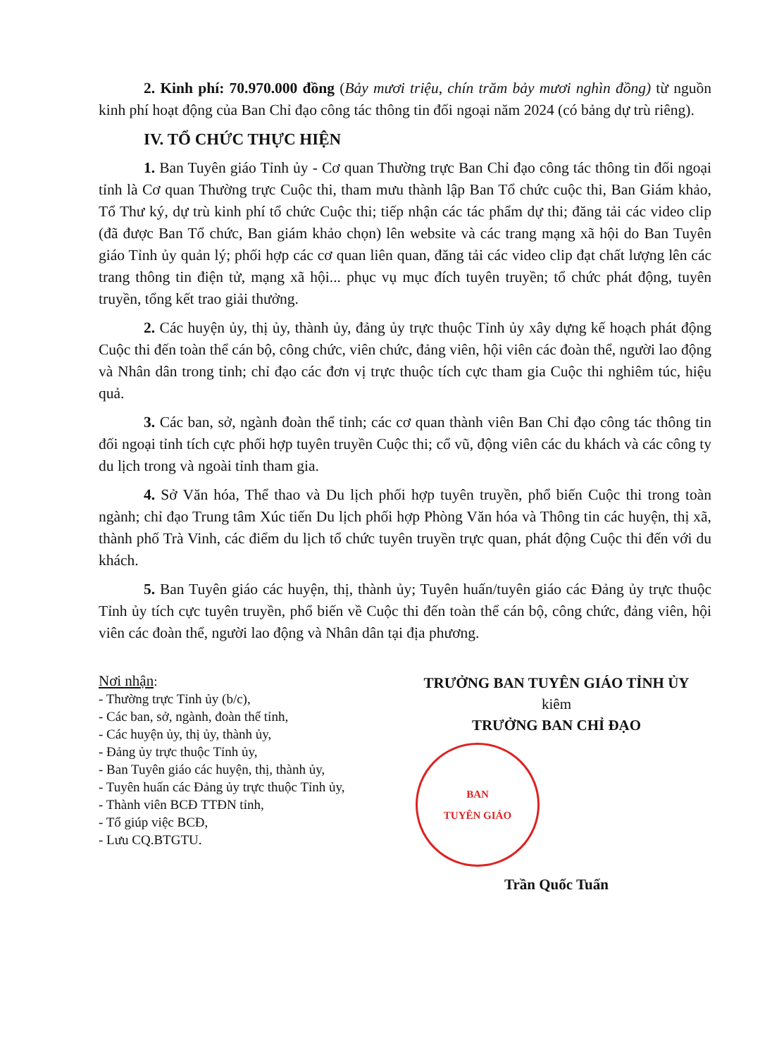2. Kinh phí: 70.970.000 đồng (Bảy mươi triệu, chín trăm bảy mươi nghìn đồng) từ nguồn kinh phí hoạt động của Ban Chỉ đạo công tác thông tin đối ngoại năm 2024 (có bảng dự trù riêng).
IV. TỔ CHỨC THỰC HIỆN
1. Ban Tuyên giáo Tỉnh ủy - Cơ quan Thường trực Ban Chỉ đạo công tác thông tin đối ngoại tỉnh là Cơ quan Thường trực Cuộc thi, tham mưu thành lập Ban Tổ chức cuộc thi, Ban Giám khảo, Tổ Thư ký, dự trù kinh phí tổ chức Cuộc thi; tiếp nhận các tác phẩm dự thi; đăng tải các video clip (đã được Ban Tổ chức, Ban giám khảo chọn) lên website và các trang mạng xã hội do Ban Tuyên giáo Tỉnh ủy quản lý; phối hợp các cơ quan liên quan, đăng tải các video clip đạt chất lượng lên các trang thông tin điện tử, mạng xã hội... phục vụ mục đích tuyên truyền; tổ chức phát động, tuyên truyền, tổng kết trao giải thưởng.
2. Các huyện ủy, thị ủy, thành ủy, đảng ủy trực thuộc Tỉnh ủy xây dựng kế hoạch phát động Cuộc thi đến toàn thể cán bộ, công chức, viên chức, đảng viên, hội viên các đoàn thể, người lao động và Nhân dân trong tỉnh; chỉ đạo các đơn vị trực thuộc tích cực tham gia Cuộc thi nghiêm túc, hiệu quả.
3. Các ban, sở, ngành đoàn thể tỉnh; các cơ quan thành viên Ban Chỉ đạo công tác thông tin đối ngoại tỉnh tích cực phối hợp tuyên truyền Cuộc thi; cổ vũ, động viên các du khách và các công ty du lịch trong và ngoài tỉnh tham gia.
4. Sở Văn hóa, Thể thao và Du lịch phối hợp tuyên truyền, phổ biến Cuộc thi trong toàn ngành; chỉ đạo Trung tâm Xúc tiến Du lịch phối hợp Phòng Văn hóa và Thông tin các huyện, thị xã, thành phố Trà Vinh, các điểm du lịch tổ chức tuyên truyền trực quan, phát động Cuộc thi đến với du khách.
5. Ban Tuyên giáo các huyện, thị, thành ủy; Tuyên huấn/tuyên giáo các Đảng ủy trực thuộc Tỉnh ủy tích cực tuyên truyền, phổ biến về Cuộc thi đến toàn thể cán bộ, công chức, đảng viên, hội viên các đoàn thể, người lao động và Nhân dân tại địa phương.
Nơi nhận:
- Thường trực Tỉnh ủy (b/c),
- Các ban, sở, ngành, đoàn thể tỉnh,
- Các huyện ủy, thị ủy, thành ủy,
- Đảng ủy trực thuộc Tỉnh ủy,
- Ban Tuyên giáo các huyện, thị, thành ủy,
- Tuyên huấn các Đảng ủy trực thuộc Tỉnh ủy,
- Thành viên BCĐ TTĐN tỉnh,
- Tổ giúp việc BCĐ,
- Lưu CQ.BTGTU.
TRƯỞNG BAN TUYÊN GIÁO TỈNH ỦY
kiêm
TRƯỞNG BAN CHỈ ĐẠO
BAN
TUYÊN GIÁO
Trần Quốc Tuấn